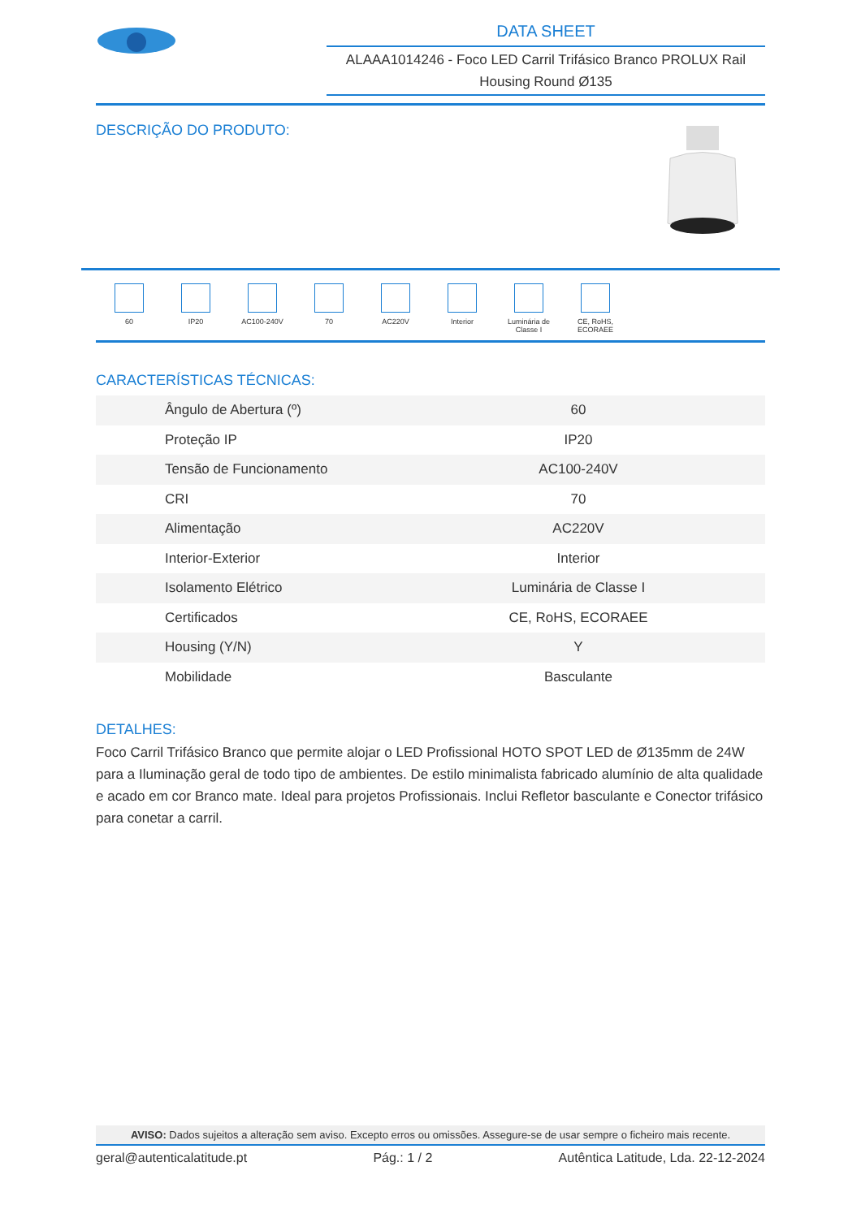DATA SHEET
ALAAA1014246 - Foco LED Carril Trifásico Branco PROLUX Rail Housing Round Ø135
DESCRIÇÃO DO PRODUTO:
60 IP20 AC100-240V 70 AC220V Interior Luminária de Classe I
CE, RoHS, ECORAEE
CARACTERÍSTICAS TÉCNICAS:
| Ângulo de Abertura (º) | 60 |
| Proteção IP | IP20 |
| Tensão de Funcionamento | AC100-240V |
| CRI | 70 |
| Alimentação | AC220V |
| Interior-Exterior | Interior |
| Isolamento Elétrico | Luminária de Classe I |
| Certificados | CE, RoHS, ECORAEE |
| Housing (Y/N) | Y |
| Mobilidade | Basculante |
DETALHES:
Foco Carril Trifásico Branco que permite alojar o LED Profissional HOTO SPOT LED de Ø135mm de 24W para a Iluminação geral de todo tipo de ambientes. De estilo minimalista fabricado alumínio de alta qualidade e acado em cor Branco mate. Ideal para projetos Profissionais. Inclui Refletor basculante e Conector trifásico para conetar a carril.
AVISO: Dados sujeitos a alteração sem aviso. Excepto erros ou omissões. Assegure-se de usar sempre o ficheiro mais recente.
geral@autenticalatitude.pt Pág.: 1 / 2 Autêntica Latitude, Lda. 22-12-2024